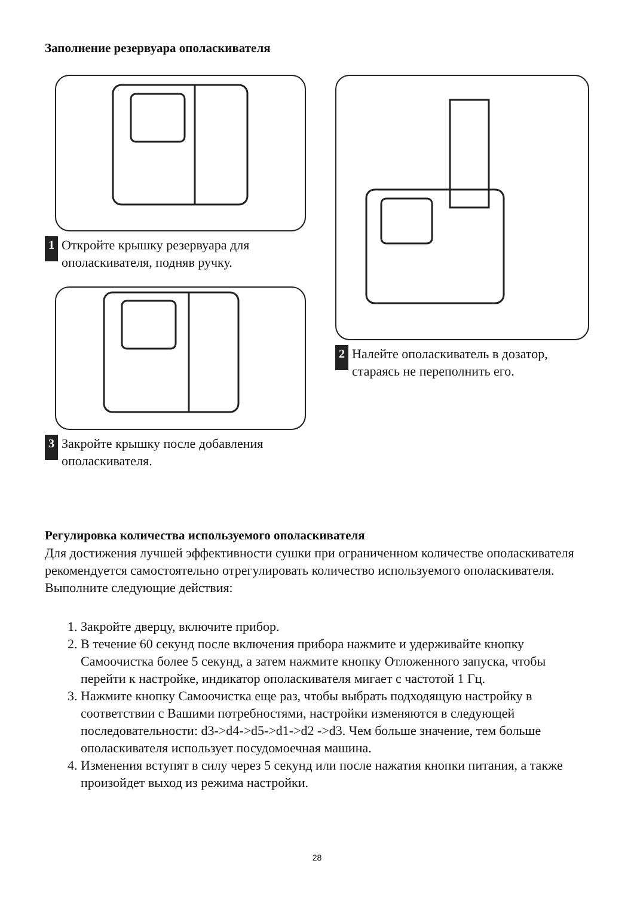Заполнение резервуара ополаскивателя
1
Откройте крышку резервуара для
ополаскивателя, подняв ручку.
3
Закройте крышку после добавления
ополаскивателя.
2
Налейте ополаскиватель в дозатор,
стараясь не переполнить его.
Регулировка количества используемого ополаскивателя
Для достижения лучшей эффективности сушки при ограниченном количестве ополаскивателя рекомендуется самостоятельно отрегулировать количество используемого ополаскивателя. Выполните следующие действия:
1. Закройте дверцу, включите прибор.
2. В течение 60 секунд после включения прибора нажмите и удерживайте кнопку Самоочистка более 5 секунд, а затем нажмите кнопку Отложенного запуска, чтобы перейти к настройке, индикатор ополаскивателя мигает с частотой 1 Гц.
3. Нажмите кнопку Самоочистка еще раз, чтобы выбрать подходящую настройку в соответствии с Вашими потребностями, настройки изменяются в следующей последовательности: d3->d4->d5->d1->d2 ->d3. Чем больше значение, тем больше ополаскивателя использует посудомоечная машина.
4. Изменения вступят в силу через 5 секунд или после нажатия кнопки питания, а также произойдет выход из режима настройки.
28